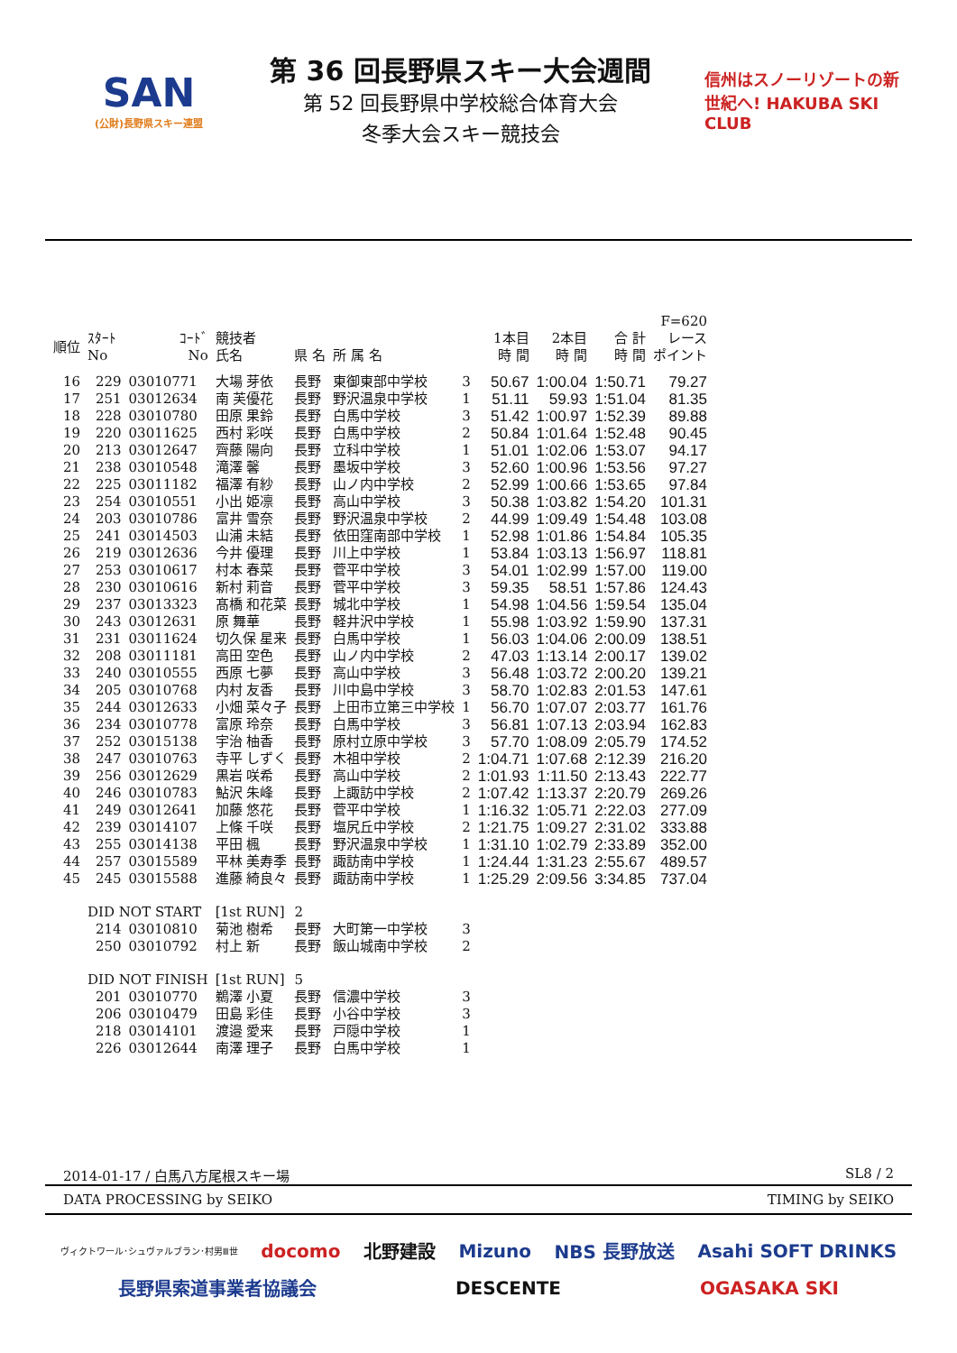SAN
(公財)長野県スキー連盟
第 36 回長野県スキー大会週間
第 52 回長野県中学校総合体育大会
冬季大会スキー競技会
信州はスノーリゾートの新世紀へ! HAKUBA SKI CLUB
| | | | | | | | | | | F=620 |
| --- | --- | --- | --- | --- | --- | --- | --- | --- | --- | --- |
| 順位 | ｽﾀｰﾄ No | ｺｰﾄﾞ No | 競技者 氏名 | 県 名 | 所 属 名 | | 1本目 時 間 | 2本目 時 間 | 合 計 時 間 | レース ポイント |
| 16 | 229 | 03010771 | 大場 芽依 | 長野 | 東御東部中学校 | 3 | 50.67 | 1:00.04 | 1:50.71 | 79.27 |
| 17 | 251 | 03012634 | 南 芙優花 | 長野 | 野沢温泉中学校 | 1 | 51.11 | 59.93 | 1:51.04 | 81.35 |
| 18 | 228 | 03010780 | 田原 果鈴 | 長野 | 白馬中学校 | 3 | 51.42 | 1:00.97 | 1:52.39 | 89.88 |
| 19 | 220 | 03011625 | 西村 彩咲 | 長野 | 白馬中学校 | 2 | 50.84 | 1:01.64 | 1:52.48 | 90.45 |
| 20 | 213 | 03012647 | 齊藤 陽向 | 長野 | 立科中学校 | 1 | 51.01 | 1:02.06 | 1:53.07 | 94.17 |
| 21 | 238 | 03010548 | 滝澤 馨 | 長野 | 墨坂中学校 | 3 | 52.60 | 1:00.96 | 1:53.56 | 97.27 |
| 22 | 225 | 03011182 | 福澤 有紗 | 長野 | 山ノ内中学校 | 2 | 52.99 | 1:00.66 | 1:53.65 | 97.84 |
| 23 | 254 | 03010551 | 小出 姫凛 | 長野 | 高山中学校 | 3 | 50.38 | 1:03.82 | 1:54.20 | 101.31 |
| 24 | 203 | 03010786 | 富井 雪奈 | 長野 | 野沢温泉中学校 | 2 | 44.99 | 1:09.49 | 1:54.48 | 103.08 |
| 25 | 241 | 03014503 | 山浦 未結 | 長野 | 依田窪南部中学校 | 1 | 52.98 | 1:01.86 | 1:54.84 | 105.35 |
| 26 | 219 | 03012636 | 今井 優理 | 長野 | 川上中学校 | 1 | 53.84 | 1:03.13 | 1:56.97 | 118.81 |
| 27 | 253 | 03010617 | 村本 春菜 | 長野 | 菅平中学校 | 3 | 54.01 | 1:02.99 | 1:57.00 | 119.00 |
| 28 | 230 | 03010616 | 新村 莉音 | 長野 | 菅平中学校 | 3 | 59.35 | 58.51 | 1:57.86 | 124.43 |
| 29 | 237 | 03013323 | 髙橋 和花菜 | 長野 | 城北中学校 | 1 | 54.98 | 1:04.56 | 1:59.54 | 135.04 |
| 30 | 243 | 03012631 | 原 舞華 | 長野 | 軽井沢中学校 | 1 | 55.98 | 1:03.92 | 1:59.90 | 137.31 |
| 31 | 231 | 03011624 | 切久保 星来 | 長野 | 白馬中学校 | 1 | 56.03 | 1:04.06 | 2:00.09 | 138.51 |
| 32 | 208 | 03011181 | 高田 空色 | 長野 | 山ノ内中学校 | 2 | 47.03 | 1:13.14 | 2:00.17 | 139.02 |
| 33 | 240 | 03010555 | 西原 七夢 | 長野 | 高山中学校 | 3 | 56.48 | 1:03.72 | 2:00.20 | 139.21 |
| 34 | 205 | 03010768 | 内村 友香 | 長野 | 川中島中学校 | 3 | 58.70 | 1:02.83 | 2:01.53 | 147.61 |
| 35 | 244 | 03012633 | 小畑 菜々子 | 長野 | 上田市立第三中学校 | 1 | 56.70 | 1:07.07 | 2:03.77 | 161.76 |
| 36 | 234 | 03010778 | 富原 玲奈 | 長野 | 白馬中学校 | 3 | 56.81 | 1:07.13 | 2:03.94 | 162.83 |
| 37 | 252 | 03015138 | 宇治 柚香 | 長野 | 原村立原中学校 | 3 | 57.70 | 1:08.09 | 2:05.79 | 174.52 |
| 38 | 247 | 03010763 | 寺平 しずく | 長野 | 木祖中学校 | 2 | 1:04.71 | 1:07.68 | 2:12.39 | 216.20 |
| 39 | 256 | 03012629 | 黒岩 咲希 | 長野 | 高山中学校 | 2 | 1:01.93 | 1:11.50 | 2:13.43 | 222.77 |
| 40 | 246 | 03010783 | 鮎沢 朱峰 | 長野 | 上諏訪中学校 | 2 | 1:07.42 | 1:13.37 | 2:20.79 | 269.26 |
| 41 | 249 | 03012641 | 加藤 悠花 | 長野 | 菅平中学校 | 1 | 1:16.32 | 1:05.71 | 2:22.03 | 277.09 |
| 42 | 239 | 03014107 | 上條 千咲 | 長野 | 塩尻丘中学校 | 2 | 1:21.75 | 1:09.27 | 2:31.02 | 333.88 |
| 43 | 255 | 03014138 | 平田 楓 | 長野 | 野沢温泉中学校 | 1 | 1:31.10 | 1:02.79 | 2:33.89 | 352.00 |
| 44 | 257 | 03015589 | 平林 美寿季 | 長野 | 諏訪南中学校 | 1 | 1:24.44 | 1:31.23 | 2:55.67 | 489.57 |
| 45 | 245 | 03015588 | 進藤 綺良々 | 長野 | 諏訪南中学校 | 1 | 1:25.29 | 2:09.56 | 3:34.85 | 737.04 |
| | DID NOT START | | [1st RUN] | 2 | | | | | | |
| | 214 | 03010810 | 菊池 樹希 | 長野 | 大町第一中学校 | 3 | | | | |
| | 250 | 03010792 | 村上 新 | 長野 | 飯山城南中学校 | 2 | | | | |
| | DID NOT FINISH | | [1st RUN] | 5 | | | | | | |
| | 201 | 03010770 | 鵜澤 小夏 | 長野 | 信濃中学校 | 3 | | | | |
| | 206 | 03010479 | 田島 彩佳 | 長野 | 小谷中学校 | 3 | | | | |
| | 218 | 03014101 | 渡邉 愛来 | 長野 | 戸隠中学校 | 1 | | | | |
| | 226 | 03012644 | 南澤 理子 | 長野 | 白馬中学校 | 1 | | | | |
2014-01-17 / 白馬八方尾根スキー場 SL8 / 2
DATA PROCESSING by SEIKO TIMING by SEIKO
ヴィクトワール･シュヴァルブラン･村男Ⅲ世 docomo 北野建設 Mizuno NBS 長野放送 Asahi SOFT DRINKS 長野県索道事業者協議会 DESCENTE OGASAKA SKI